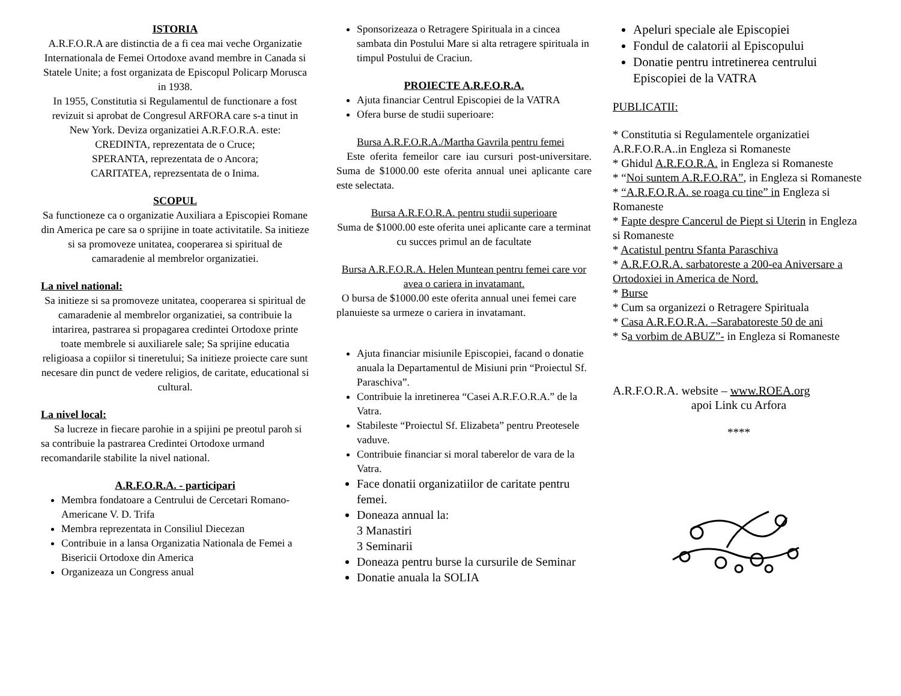ISTORIA
A.R.F.O.R.A are distinctia de a fi cea mai veche Organizatie Internationala de Femei Ortodoxe avand membre in Canada si Statele Unite; a fost organizata de Episcopul Policarp Morusca in 1938.
In 1955, Constitutia si Regulamentul de functionare a fost revizuit si aprobat de Congresul ARFORA care s-a tinut in New York. Deviza organizatiei A.R.F.O.R.A. este:
CREDINTA, reprezentata de o Cruce;
SPERANTA, reprezentata de o Ancora;
CARITATEA, reprezsentata de o Inima.
SCOPUL
Sa functioneze ca o organizatie Auxiliara a Episcopiei Romane din America pe care sa o sprijine in toate activitatile. Sa initieze si sa promoveze unitatea, cooperarea si spiritual de camaradenie al membrelor organizatiei.
La nivel national:
Sa initieze si sa promoveze unitatea, cooperarea si spiritual de camaradenie al membrelor organizatiei, sa contribuie la intarirea, pastrarea si propagarea credintei Ortodoxe printe toate membrele si auxiliarele sale; Sa sprijine educatia religioasa a copiilor si tineretului; Sa initieze proiecte care sunt necesare din punct de vedere religios, de caritate, educational si cultural.
La nivel local:
Sa lucreze in fiecare parohie in a spijini pe preotul paroh si sa contribuie la pastrarea Credintei Ortodoxe urmand recomandarile stabilite la nivel national.
A.R.F.O.R.A. - participari
Membra fondatoare a Centrului de Cercetari Romano-Americane V. D. Trifa
Membra reprezentata in Consiliul Diecezan
Contribuie in a lansa Organizatia Nationala de Femei a Bisericii Ortodoxe din America
Organizeaza un Congress anual
Sponsorizeaza o Retragere Spirituala in a cincea sambata din Postului Mare si alta retragere spirituala in timpul Postului de Craciun.
PROIECTE A.R.F.O.R.A.
Ajuta financiar Centrul Episcopiei de la VATRA
Ofera burse de studii superioare:
Bursa A.R.F.O.R.A./Martha Gavrila pentru femei
Este oferita femeilor care iau cursuri post-universitare. Suma de $1000.00 este oferita annual unei aplicante care este selectata.
Bursa A.R.F.O.R.A. pentru studii superioare
Suma de $1000.00 este oferita unei aplicante care a terminat cu succes primul an de facultate
Bursa A.R.F.O.R.A. Helen Muntean pentru femei care vor avea o cariera in invatamant.
O bursa de $1000.00 este oferita annual unei femei care planuieste sa urmeze o cariera in invatamant.
Ajuta financiar misiunile Episcopiei, facand o donatie anuala la Departamentul de Misiuni prin “Proiectul Sf. Paraschiva”.
Contribuie la inretinerea “Casei A.R.F.O.R.A.” de la Vatra.
Stabileste “Proiectul Sf. Elizabeta” pentru Preotesele vaduve.
Contribuie financiar si moral taberelor de vara de la Vatra.
Face donatii organizatiilor de caritate pentru femei.
Doneaza annual la:
3 Manastiri
3 Seminarii
Doneaza pentru burse la cursurile de Seminar
Donatie anuala la SOLIA
Apeluri speciale ale Episcopiei
Fondul de calatorii al Episcopului
Donatie pentru intretinerea centrului Episcopiei de la VATRA
PUBLICATII:
* Constitutia si Regulamentele organizatiei A.R.F.O.R.A..in Engleza si Romaneste
* Ghidul A.R.F.O.R.A. in Engleza si Romaneste
* “Noi suntem A.R.F.O.RA”, in Engleza si Romaneste
* “A.R.F.O.R.A. se roaga cu tine” in Engleza si Romaneste
* Fapte despre Cancerul de Piept si Uterin in Engleza si Romaneste
* Acatistul pentru Sfanta Paraschiva
* A.R.F.O.R.A. sarbatoreste a 200-ea Aniversare a Ortodoxiei in America de Nord.
* Burse
* Cum sa organizezi o Retragere Spirituala
* Casa A.R.F.O.R.A. –Sarabatoreste 50 de ani
* Sa vorbim de ABUZ”- in Engleza si Romaneste
A.R.F.O.R.A. website – www.ROEA.org
apoi Link cu Arfora
****